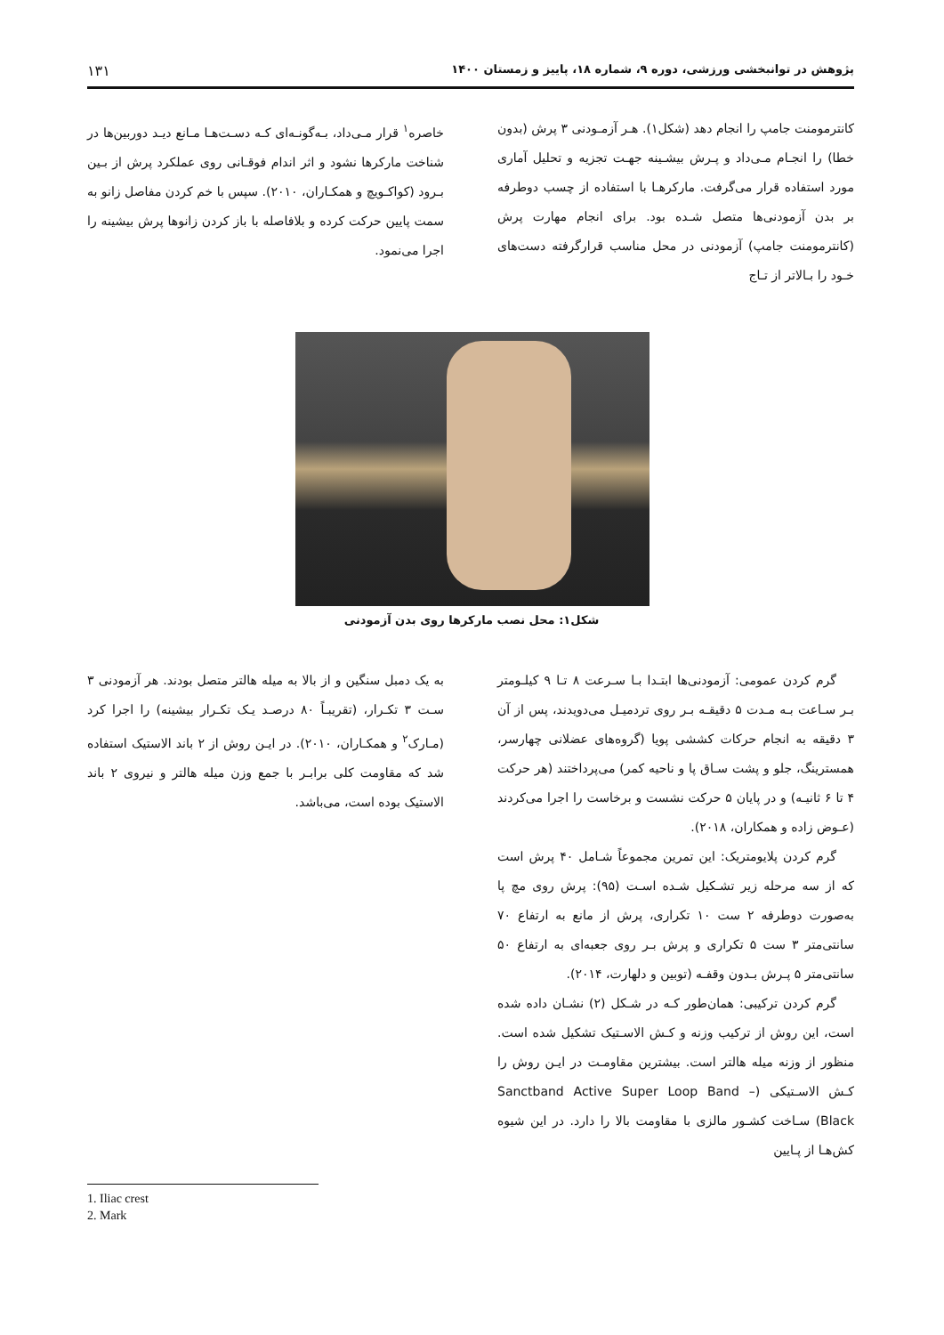پژوهش در توانبخشی ورزشی، دوره ۹، شماره ۱۸، پاییز و زمستان ۱۴۰۰ ۱۳۱
کانترمومنت جامپ را انجام دهد (شکل۱). هـر آزمـودنی ۳ پرش (بدون خطا) را انجـام مـی‌داد و پـرش بیشـینه جهـت تجزیه و تحلیل آماری مورد استفاده قرار می‌گرفت. مارکرهـا با استفاده از چسب دوطرفه بر بدن آزمودنی‌ها متصل شـده بود. برای انجام مهارت پرش (کانترمومنت جامپ) آزمودنی در محل مناسب قرارگرفته دست‌های خـود را بـالاتر از تـاج
خاصره<sup>۱</sup> قرار مـی‌داد، بـه‌گونـه‌ای کـه دسـت‌هـا مـانع دیـد دوربین‌ها در شناخت مارکرها نشود و اثر اندام فوقـانی روی عملکرد پرش از بـین بـرود (کواکـویچ و همکـاران، ۲۰۱۰). سپس با خم کردن مفاصل زانو به سمت پایین حرکت کرده و بلافاصله با باز کردن زانوها پرش بیشینه را اجرا می‌نمود.
شکل۱: محل نصب مارکرها روی بدن آزمودنی
گرم کردن عمومی: آزمودنی‌ها ابتـدا بـا سـرعت ۸ تـا ۹ کیلـومتر بـر سـاعت بـه مـدت ۵ دقیقـه بـر روی تردمیـل می‌دویدند، پس از آن ۳ دقیقه به انجام حرکات کششی پویا (گروه‌های عضلانی چهارسر، همسترینگ، جلو و پشت سـاق پا و ناحیه کمر) می‌پرداختند (هر حرکت ۴ تا ۶ ثانیـه) و در پایان ۵ حرکت نشست و برخاست را اجرا می‌کردند (عـوض زاده و همکاران، ۲۰۱۸).
گرم کردن پلایومتریک: این تمرین مجموعاً شـامل ۴۰ پرش است که از سه مرحله زیر تشـکیل شـده اسـت (۹۵): پرش روی مچ پا به‌صورت دوطرفه ۲ ست ۱۰ تکراری، پرش از مانع به ارتفاع ۷۰ سانتی‌متر ۳ ست ۵ تکراری و پرش بـر روی جعبه‌ای به ارتفاع ۵۰ سانتی‌متر ۵ پـرش بـدون وقفـه (توبین و دلهارت، ۲۰۱۴).
گرم کردن ترکیبی: همان‌طور کـه در شـکل (۲) نشـان داده شده است، این روش از ترکیب وزنه و کـش الاسـتیک تشکیل شده است. منظور از وزنه میله هالتر است. بیشترین مقاومـت در ایـن روش را کـش الاسـتیکی (Sanctband Active Super Loop Band – Black) سـاخت کشـور مالزی با مقاومت بالا را دارد. در این شیوه کش‌هـا از پـایین
به یک دمبل سنگین و از بالا به میله هالتر متصل بودند. هر آزمودنی ۳ سـت ۳ تکـرار، (تقریبـاً ۸۰ درصـد یـک تکـرار بیشینه) را اجرا کرد (مـارک<sup>۲</sup> و همکـاران، ۲۰۱۰). در ایـن روش از ۲ باند الاستیک استفاده شد که مقاومت کلی برابـر با جمع وزن میله هالتر و نیروی ۲ باند الاستیک بوده است، می‌باشد.
1. Iliac crest
2. Mark